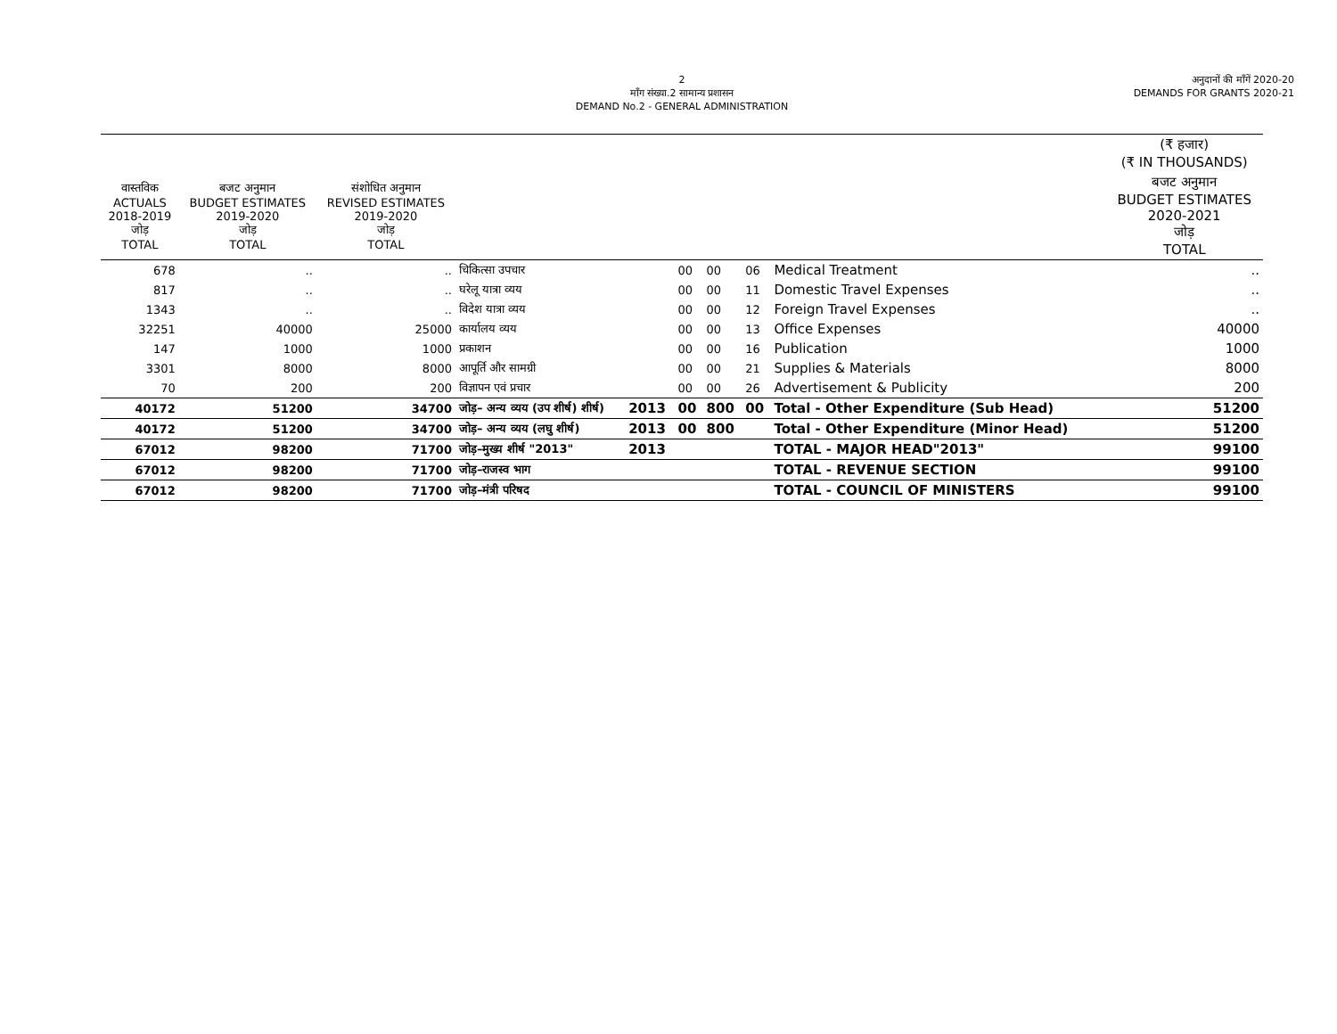2
माँग संख्या.2 सामान्य प्रशासन
DEMAND No.2 - GENERAL ADMINISTRATION
अनुदानों की माँगें 2020-20
DEMANDS FOR GRANTS 2020-21
| | | | | | | | | | (₹ हजार) (₹ IN THOUSANDS) |
| --- | --- | --- | --- | --- | --- | --- | --- | --- | --- |
| वास्तविक ACTUALS 2018-2019 जोड़ TOTAL | बजट अनुमान BUDGET ESTIMATES 2019-2020 जोड़ TOTAL | संशोधित अनुमान REVISED ESTIMATES 2019-2020 जोड़ TOTAL | | | | | | | बजट अनुमान BUDGET ESTIMATES 2020-2021 जोड़ TOTAL |
| 678 | .. | .. | चिकित्सा उपचार | | 00 | 00 | 06 | Medical Treatment | .. |
| 817 | .. | .. | घरेलू यात्रा व्यय | | 00 | 00 | 11 | Domestic Travel Expenses | .. |
| 1343 | .. | .. | विदेश यात्रा व्यय | | 00 | 00 | 12 | Foreign Travel Expenses | .. |
| 32251 | 40000 | 25000 | कार्यालय व्यय | | 00 | 00 | 13 | Office Expenses | 40000 |
| 147 | 1000 | 1000 | प्रकाशन | | 00 | 00 | 16 | Publication | 1000 |
| 3301 | 8000 | 8000 | आपूर्ति और सामग्री | | 00 | 00 | 21 | Supplies & Materials | 8000 |
| 70 | 200 | 200 | विज्ञापन एवं प्रचार | | 00 | 00 | 26 | Advertisement & Publicity | 200 |
| 40172 | 51200 | 34700 | जोड़– अन्य व्यय (उप शीर्ष) शीर्ष) | 2013 | 00 | 800 | 00 | Total - Other Expenditure (Sub Head) | 51200 |
| 40172 | 51200 | 34700 | जोड़– अन्य व्यय (लघु शीर्ष) | 2013 | 00 | 800 | | Total - Other Expenditure (Minor Head) | 51200 |
| 67012 | 98200 | 71700 | जोड़–मुख्य शीर्ष "2013" | 2013 | | | | TOTAL - MAJOR HEAD"2013" | 99100 |
| 67012 | 98200 | 71700 | जोड़–राजस्व भाग | | | | | TOTAL - REVENUE SECTION | 99100 |
| 67012 | 98200 | 71700 | जोड़–मंत्री परिषद | | | | | TOTAL - COUNCIL OF MINISTERS | 99100 |